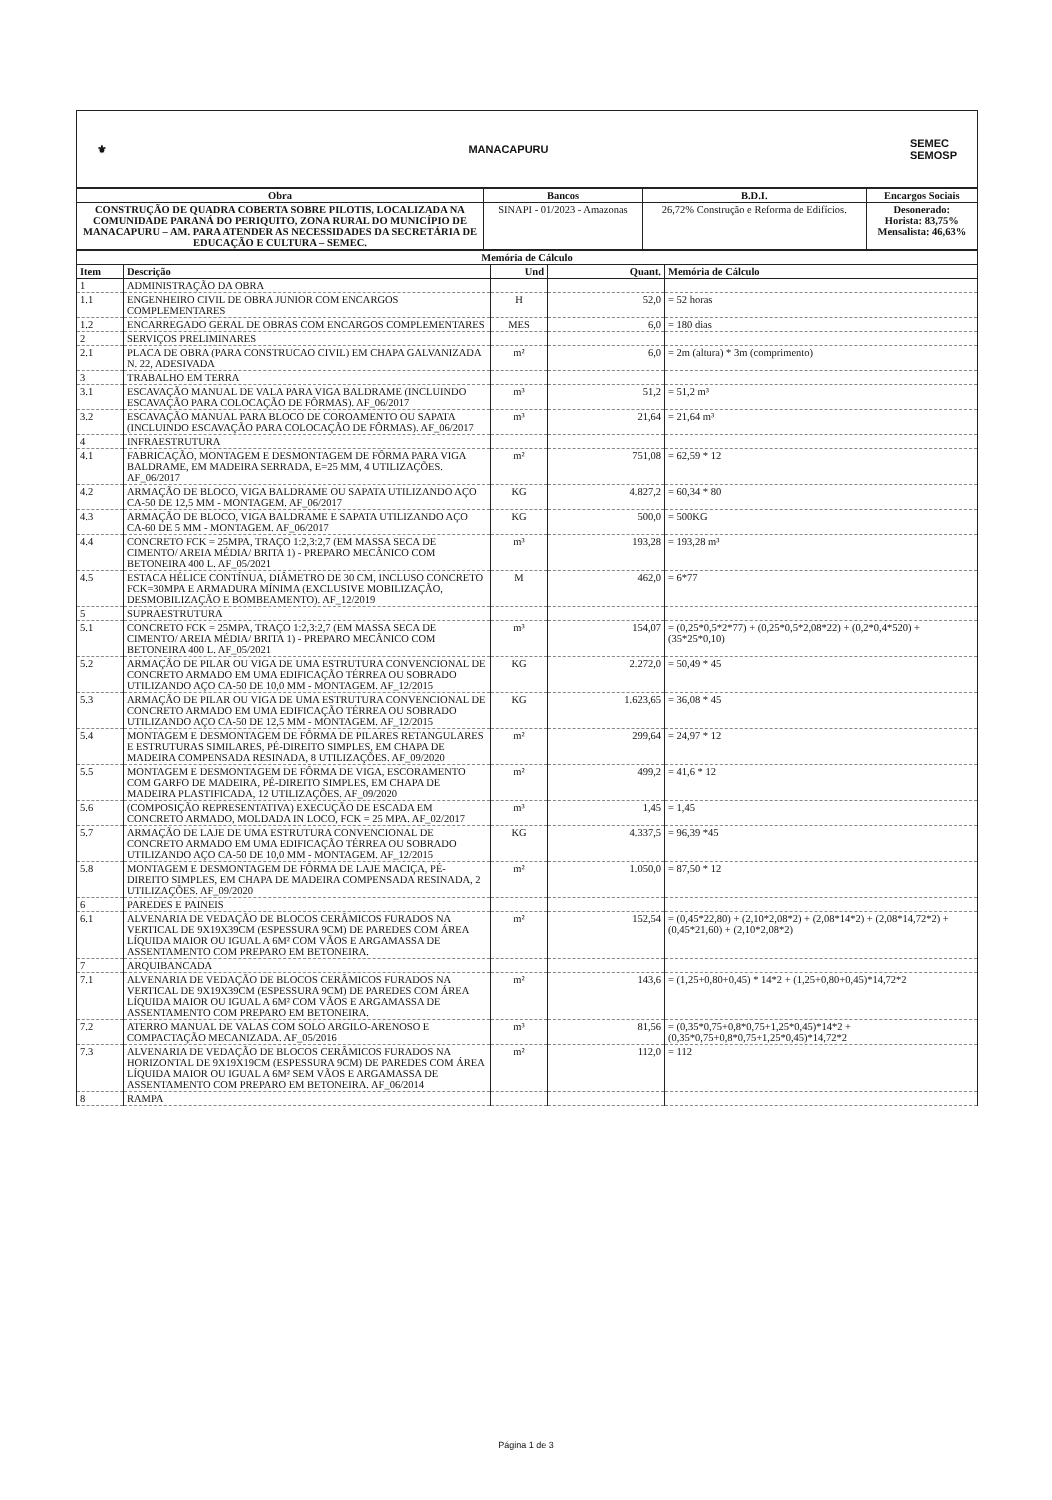⚜ MANACAPURU SEMEC
SEMOSP
| Obra | Bancos | B.D.I. | Encargos Sociais |
| --- | --- | --- | --- |
| CONSTRUÇÃO DE QUADRA COBERTA SOBRE PILOTIS, LOCALIZADA NA COMUNIDADE PARANÁ DO PERIQUITO, ZONA RURAL DO MUNICÍPIO DE MANACAPURU – AM. PARA ATENDER AS NECESSIDADES DA SECRETÁRIA DE EDUCAÇÃO E CULTURA – SEMEC. | SINAPI - 01/2023 - Amazonas | 26,72% Construção e Reforma de Edifícios. | Desonerado: Horista: 83,75% Mensalista: 46,63% |
| Memória de Cálculo | | | | |
| --- | --- | --- | --- | --- |
| Item | Descrição | Und | Quant. | Memória de Cálculo |
| 1 | ADMINISTRAÇÃO DA OBRA | | | |
| 1.1 | ENGENHEIRO CIVIL DE OBRA JUNIOR COM ENCARGOS COMPLEMENTARES | H | 52,0 | = 52 horas |
| 1.2 | ENCARREGADO GERAL DE OBRAS COM ENCARGOS COMPLEMENTARES | MES | 6,0 | = 180 dias |
| 2 | SERVIÇOS PRELIMINARES | | | |
| 2.1 | PLACA DE OBRA (PARA CONSTRUCAO CIVIL) EM CHAPA GALVANIZADA N. 22, ADESIVADA | m² | 6,0 | = 2m (altura) * 3m (comprimento) |
| 3 | TRABALHO EM TERRA | | | |
| 3.1 | ESCAVAÇÃO MANUAL DE VALA PARA VIGA BALDRAME (INCLUINDO ESCAVAÇÃO PARA COLOCAÇÃO DE FÔRMAS). AF_06/2017 | m³ | 51,2 | = 51,2 m³ |
| 3.2 | ESCAVAÇÃO MANUAL PARA BLOCO DE COROAMENTO OU SAPATA (INCLUINDO ESCAVAÇÃO PARA COLOCAÇÃO DE FÔRMAS). AF_06/2017 | m³ | 21,64 | = 21,64 m³ |
| 4 | INFRAESTRUTURA | | | |
| 4.1 | FABRICAÇÃO, MONTAGEM E DESMONTAGEM DE FÔRMA PARA VIGA BALDRAME, EM MADEIRA SERRADA, E=25 MM, 4 UTILIZAÇÕES. AF_06/2017 | m² | 751,08 | = 62,59 * 12 |
| 4.2 | ARMAÇÃO DE BLOCO, VIGA BALDRAME OU SAPATA UTILIZANDO AÇO CA-50 DE 12,5 MM - MONTAGEM. AF_06/2017 | KG | 4.827,2 | = 60,34 * 80 |
| 4.3 | ARMAÇÃO DE BLOCO, VIGA BALDRAME E SAPATA UTILIZANDO AÇO CA-60 DE 5 MM - MONTAGEM. AF_06/2017 | KG | 500,0 | = 500KG |
| 4.4 | CONCRETO FCK = 25MPA, TRAÇO 1:2,3:2,7 (EM MASSA SECA DE CIMENTO/ AREIA MÉDIA/ BRITA 1) - PREPARO MECÂNICO COM BETONEIRA 400 L. AF_05/2021 | m³ | 193,28 | = 193,28 m³ |
| 4.5 | ESTACA HÉLICE CONTÍNUA, DIÂMETRO DE 30 CM, INCLUSO CONCRETO FCK=30MPA E ARMADURA MÍNIMA (EXCLUSIVE MOBILIZAÇÃO, DESMOBILIZAÇÃO E BOMBEAMENTO). AF_12/2019 | M | 462,0 | = 6*77 |
| 5 | SUPRAESTRUTURA | | | |
| 5.1 | CONCRETO FCK = 25MPA, TRAÇO 1:2,3:2,7 (EM MASSA SECA DE CIMENTO/ AREIA MÉDIA/ BRITA 1) - PREPARO MECÂNICO COM BETONEIRA 400 L. AF_05/2021 | m³ | 154,07 | = (0,25*0,5*2*77) + (0,25*0,5*2,08*22) + (0,2*0,4*520) + (35*25*0,10) |
| 5.2 | ARMAÇÃO DE PILAR OU VIGA DE UMA ESTRUTURA CONVENCIONAL DE CONCRETO ARMADO EM UMA EDIFICAÇÃO TÉRREA OU SOBRADO UTILIZANDO AÇO CA-50 DE 10,0 MM - MONTAGEM. AF_12/2015 | KG | 2.272,0 | = 50,49 * 45 |
| 5.3 | ARMAÇÃO DE PILAR OU VIGA DE UMA ESTRUTURA CONVENCIONAL DE CONCRETO ARMADO EM UMA EDIFICAÇÃO TÉRREA OU SOBRADO UTILIZANDO AÇO CA-50 DE 12,5 MM - MONTAGEM. AF_12/2015 | KG | 1.623,65 | = 36,08 * 45 |
| 5.4 | MONTAGEM E DESMONTAGEM DE FÔRMA DE PILARES RETANGULARES E ESTRUTURAS SIMILARES, PÉ-DIREITO SIMPLES, EM CHAPA DE MADEIRA COMPENSADA RESINADA, 8 UTILIZAÇÕES. AF_09/2020 | m² | 299,64 | = 24,97 * 12 |
| 5.5 | MONTAGEM E DESMONTAGEM DE FÔRMA DE VIGA, ESCORAMENTO COM GARFO DE MADEIRA, PÉ-DIREITO SIMPLES, EM CHAPA DE MADEIRA PLASTIFICADA, 12 UTILIZAÇÕES. AF_09/2020 | m² | 499,2 | = 41,6 * 12 |
| 5.6 | (COMPOSIÇÃO REPRESENTATIVA) EXECUÇÃO DE ESCADA EM CONCRETO ARMADO, MOLDADA IN LOCO, FCK = 25 MPA. AF_02/2017 | m³ | 1,45 | = 1,45 |
| 5.7 | ARMAÇÃO DE LAJE DE UMA ESTRUTURA CONVENCIONAL DE CONCRETO ARMADO EM UMA EDIFICAÇÃO TÉRREA OU SOBRADO UTILIZANDO AÇO CA-50 DE 10,0 MM - MONTAGEM. AF_12/2015 | KG | 4.337,5 | = 96,39 *45 |
| 5.8 | MONTAGEM E DESMONTAGEM DE FÔRMA DE LAJE MACIÇA, PÉ-DIREITO SIMPLES, EM CHAPA DE MADEIRA COMPENSADA RESINADA, 2 UTILIZAÇÕES. AF_09/2020 | m² | 1.050,0 | = 87,50 * 12 |
| 6 | PAREDES E PAINEIS | | | |
| 6.1 | ALVENARIA DE VEDAÇÃO DE BLOCOS CERÂMICOS FURADOS NA VERTICAL DE 9X19X39CM (ESPESSURA 9CM) DE PAREDES COM ÁREA LÍQUIDA MAIOR OU IGUAL A 6M² COM VÃOS E ARGAMASSA DE ASSENTAMENTO COM PREPARO EM BETONEIRA. | m² | 152,54 | = (0,45*22,80) + (2,10*2,08*2) + (2,08*14*2) + (2,08*14,72*2) + (0,45*21,60) + (2,10*2,08*2) |
| 7 | ARQUIBANCADA | | | |
| 7.1 | ALVENARIA DE VEDAÇÃO DE BLOCOS CERÂMICOS FURADOS NA VERTICAL DE 9X19X39CM (ESPESSURA 9CM) DE PAREDES COM ÁREA LÍQUIDA MAIOR OU IGUAL A 6M² COM VÃOS E ARGAMASSA DE ASSENTAMENTO COM PREPARO EM BETONEIRA. | m² | 143,6 | = (1,25+0,80+0,45) * 14*2 + (1,25+0,80+0,45)*14,72*2 |
| 7.2 | ATERRO MANUAL DE VALAS COM SOLO ARGILO-ARENOSO E COMPACTAÇÃO MECANIZADA. AF_05/2016 | m³ | 81,56 | = (0,35*0,75+0,8*0,75+1,25*0,45)*14*2 + (0,35*0,75+0,8*0,75+1,25*0,45)*14,72*2 |
| 7.3 | ALVENARIA DE VEDAÇÃO DE BLOCOS CERÂMICOS FURADOS NA HORIZONTAL DE 9X19X19CM (ESPESSURA 9CM) DE PAREDES COM ÁREA LÍQUIDA MAIOR OU IGUAL A 6M² SEM VÃOS E ARGAMASSA DE ASSENTAMENTO COM PREPARO EM BETONEIRA. AF_06/2014 | m² | 112,0 | = 112 |
| 8 | RAMPA | | | |
Página 1 de 3